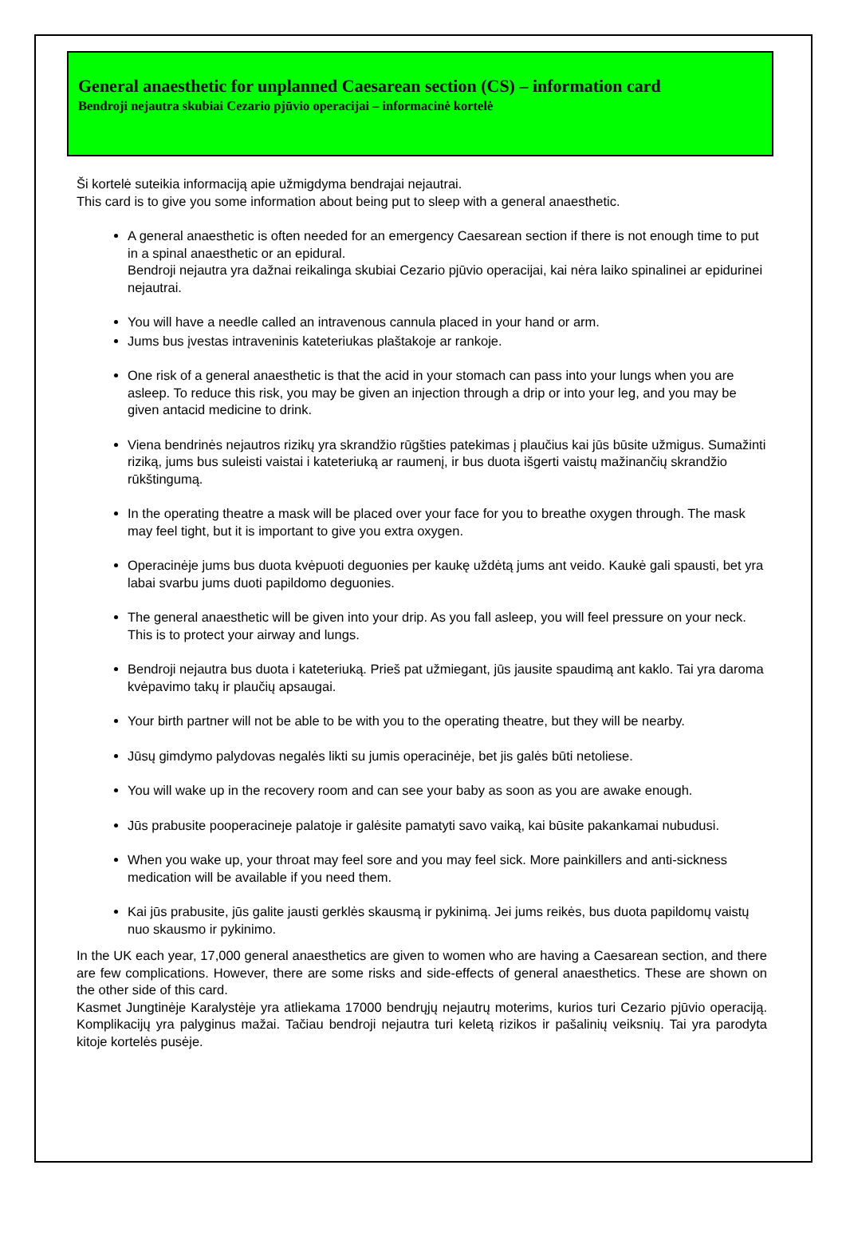General anaesthetic for unplanned Caesarean section (CS) – information card
Bendroji nejautra skubiai Cezario pjūvio operacijai – informacinė kortelė
Ši kortelė suteikia informaciją apie užmigdyma bendrajai nejautrai.
This card is to give you some information about being put to sleep with a general anaesthetic.
A general anaesthetic is often needed for an emergency Caesarean section if there is not enough time to put in a spinal anaesthetic or an epidural.
Bendroji nejautra yra dažnai reikalinga skubiai Cezario pjūvio operacijai, kai nėra laiko spinalinei ar epidurinei nejautrai.
You will have a needle called an intravenous cannula placed in your hand or arm.
Jums bus įvestas intraveninis kateteriukas plaštakoje ar rankoje.
One risk of a general anaesthetic is that the acid in your stomach can pass into your lungs when you are asleep. To reduce this risk, you may be given an injection through a drip or into your leg, and you may be given antacid medicine to drink.
Viena bendrinės nejautros rizikų yra skrandžio rūgšties patekimas į plaučius kai jūs būsite užmigus. Sumažinti riziką, jums bus suleisti vaistai i kateteriuką ar raumenį, ir bus duota išgerti vaistų mažinančių skrandžio rūkštingumą.
In the operating theatre a mask will be placed over your face for you to breathe oxygen through. The mask may feel tight, but it is important to give you extra oxygen.
Operacinėje jums bus duota kvėpuoti deguonies per kaukę uždėtą jums ant veido. Kaukė gali spausti, bet yra labai svarbu jums duoti papildomo deguonies.
The general anaesthetic will be given into your drip. As you fall asleep, you will feel pressure on your neck. This is to protect your airway and lungs.
Bendroji nejautra bus duota i kateteriuką. Prieš pat užmiegant, jūs jausite spaudimą ant kaklo. Tai yra daroma kvėpavimo takų ir plaučių apsaugai.
Your birth partner will not be able to be with you to the operating theatre, but they will be nearby.
Jūsų gimdymo palydovas negalės likti su jumis operacinėje, bet jis galės būti netoliese.
You will wake up in the recovery room and can see your baby as soon as you are awake enough.
Jūs prabusite pooperacineje palatoje ir galėsite pamatyti savo vaiką, kai būsite pakankamai nubudusi.
When you wake up, your throat may feel sore and you may feel sick. More painkillers and anti-sickness medication will be available if you need them.
Kai jūs prabusite, jūs galite jausti gerklės skausmą ir pykinimą. Jei jums reikės, bus duota papildomų vaistų nuo skausmo ir pykinimo.
In the UK each year, 17,000 general anaesthetics are given to women who are having a Caesarean section, and there are few complications. However, there are some risks and side-effects of general anaesthetics. These are shown on the other side of this card.
Kasmet Jungtinėje Karalystėje yra atliekama 17000 bendrųjų nejautrų moterims, kurios turi Cezario pjūvio operaciją. Komplikacijų yra palyginus mažai. Tačiau bendroji nejautra turi keletą rizikos ir pašalinių veiksnių. Tai yra parodyta kitoje kortelės pusėje.